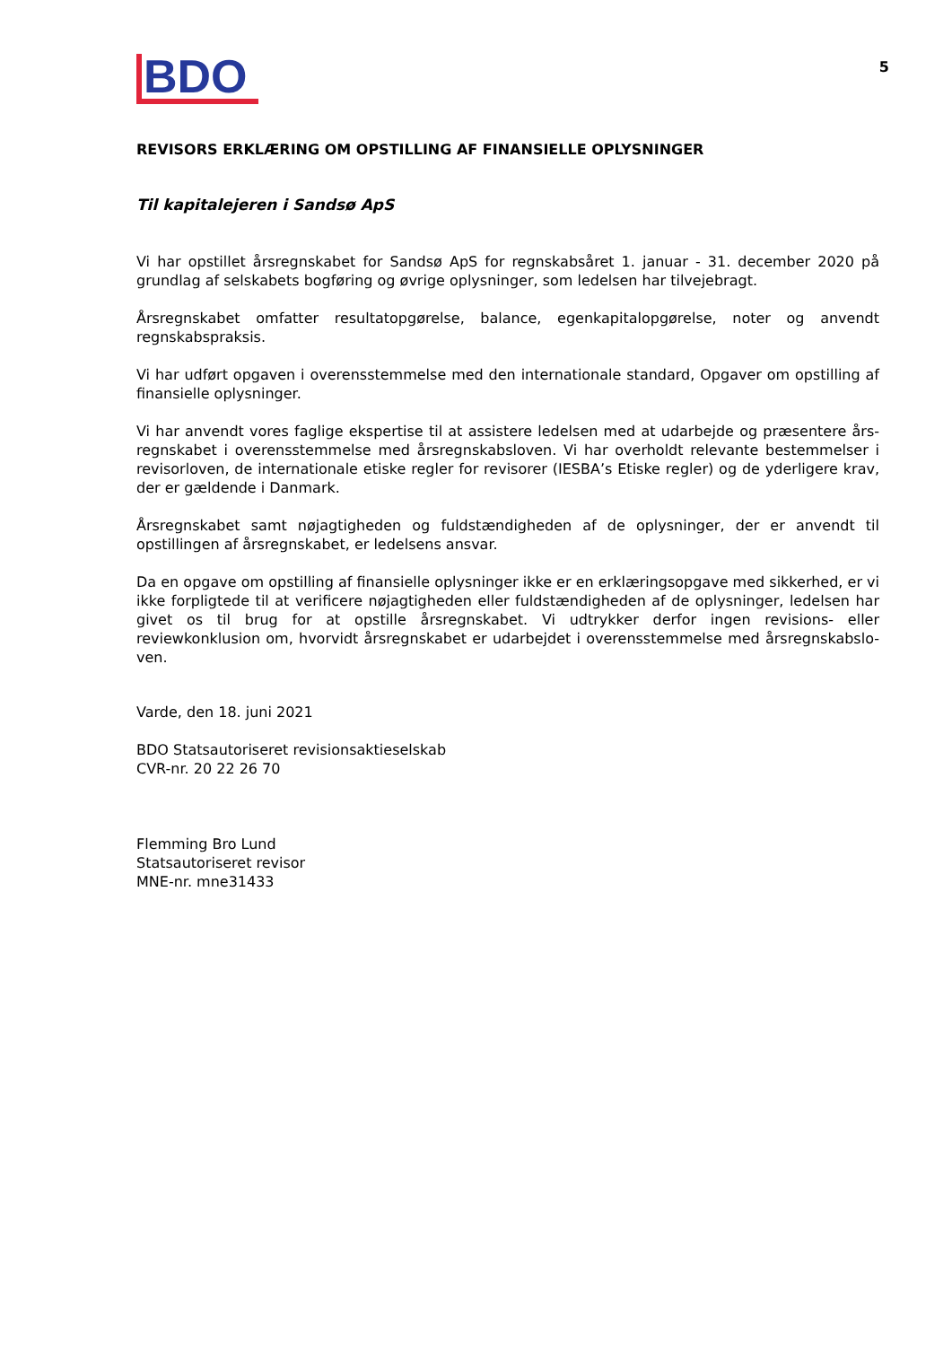BDO
5
REVISORS ERKLÆRING OM OPSTILLING AF FINANSIELLE OPLYSNINGER
Til kapitalejeren i Sandsø ApS
Vi har opstillet årsregnskabet for Sandsø ApS for regnskabsåret 1. januar - 31. december 2020 på grundlag af selskabets bogføring og øvrige oplysninger, som ledelsen har tilvejebragt.
Årsregnskabet omfatter resultatopgørelse, balance, egenkapitalopgørelse, noter og anvendt regnskabspraksis.
Vi har udført opgaven i overensstemmelse med den internationale standard, Opgaver om opstilling af finansielle oplysninger.
Vi har anvendt vores faglige ekspertise til at assistere ledelsen med at udarbejde og præsentere års-regnskabet i overensstemmelse med årsregnskabsloven. Vi har overholdt relevante bestemmelser i revisorloven, de internationale etiske regler for revisorer (IESBA’s Etiske regler) og de yderligere krav, der er gældende i Danmark.
Årsregnskabet samt nøjagtigheden og fuldstændigheden af de oplysninger, der er anvendt til opstillingen af årsregnskabet, er ledelsens ansvar.
Da en opgave om opstilling af finansielle oplysninger ikke er en erklæringsopgave med sikkerhed, er vi ikke forpligtede til at verificere nøjagtigheden eller fuldstændigheden af de oplysninger, ledelsen har givet os til brug for at opstille årsregnskabet. Vi udtrykker derfor ingen revisions- eller reviewkonklusion om, hvorvidt årsregnskabet er udarbejdet i overensstemmelse med årsregnskabslo-ven.
Varde, den 18. juni 2021
BDO Statsautoriseret revisionsaktieselskab
CVR-nr. 20 22 26 70
Flemming Bro Lund
Statsautoriseret revisor
MNE-nr. mne31433